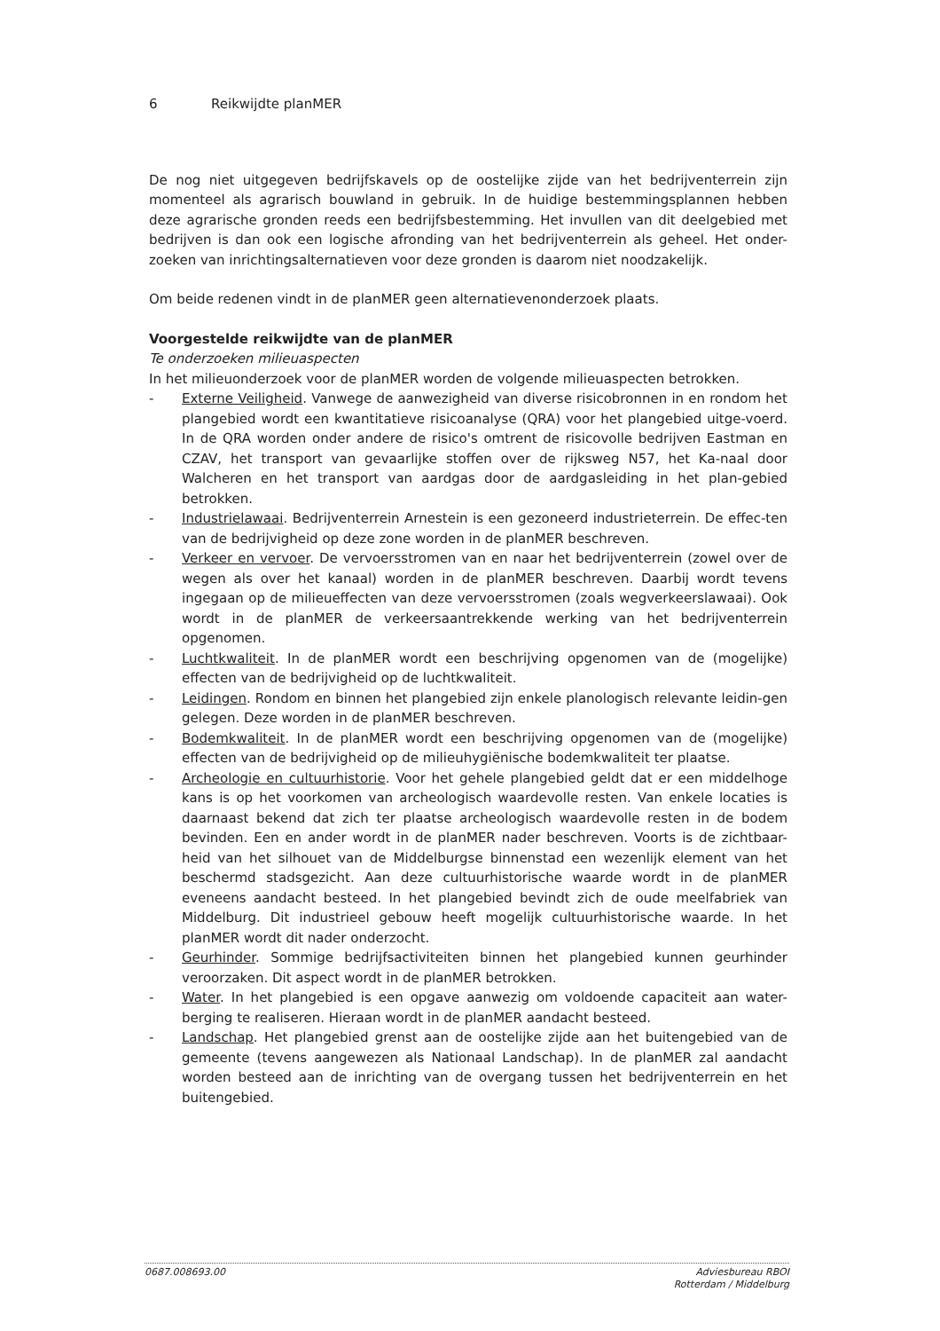6 Reikwijdte planMER
De nog niet uitgegeven bedrijfskavels op de oostelijke zijde van het bedrijventerrein zijn momenteel als agrarisch bouwland in gebruik. In de huidige bestemmingsplannen hebben deze agrarische gronden reeds een bedrijfsbestemming. Het invullen van dit deelgebied met bedrijven is dan ook een logische afronding van het bedrijventerrein als geheel. Het onder-zoeken van inrichtingsalternatieven voor deze gronden is daarom niet noodzakelijk.
Om beide redenen vindt in de planMER geen alternatievenonderzoek plaats.
Voorgestelde reikwijdte van de planMER
Te onderzoeken milieuaspecten
In het milieuonderzoek voor de planMER worden de volgende milieuaspecten betrokken.
- Externe Veiligheid. Vanwege de aanwezigheid van diverse risicobronnen in en rondom het plangebied wordt een kwantitatieve risicoanalyse (QRA) voor het plangebied uitge-voerd. In de QRA worden onder andere de risico's omtrent de risicovolle bedrijven Eastman en CZAV, het transport van gevaarlijke stoffen over de rijksweg N57, het Ka-naal door Walcheren en het transport van aardgas door de aardgasleiding in het plan-gebied betrokken.
- Industrielawaai. Bedrijventerrein Arnestein is een gezoneerd industrieterrein. De effec-ten van de bedrijvigheid op deze zone worden in de planMER beschreven.
- Verkeer en vervoer. De vervoersstromen van en naar het bedrijventerrein (zowel over de wegen als over het kanaal) worden in de planMER beschreven. Daarbij wordt tevens ingegaan op de milieueffecten van deze vervoersstromen (zoals wegverkeerslawaai). Ook wordt in de planMER de verkeersaantrekkende werking van het bedrijventerrein opgenomen.
- Luchtkwaliteit. In de planMER wordt een beschrijving opgenomen van de (mogelijke) effecten van de bedrijvigheid op de luchtkwaliteit.
- Leidingen. Rondom en binnen het plangebied zijn enkele planologisch relevante leidin-gen gelegen. Deze worden in de planMER beschreven.
- Bodemkwaliteit. In de planMER wordt een beschrijving opgenomen van de (mogelijke) effecten van de bedrijvigheid op de milieuhygiënische bodemkwaliteit ter plaatse.
- Archeologie en cultuurhistorie. Voor het gehele plangebied geldt dat er een middelhoge kans is op het voorkomen van archeologisch waardevolle resten. Van enkele locaties is daarnaast bekend dat zich ter plaatse archeologisch waardevolle resten in de bodem bevinden. Een en ander wordt in de planMER nader beschreven. Voorts is de zichtbaar-heid van het silhouet van de Middelburgse binnenstad een wezenlijk element van het beschermd stadsgezicht. Aan deze cultuurhistorische waarde wordt in de planMER eveneens aandacht besteed. In het plangebied bevindt zich de oude meelfabriek van Middelburg. Dit industrieel gebouw heeft mogelijk cultuurhistorische waarde. In het planMER wordt dit nader onderzocht.
- Geurhinder. Sommige bedrijfsactiviteiten binnen het plangebied kunnen geurhinder veroorzaken. Dit aspect wordt in de planMER betrokken.
- Water. In het plangebied is een opgave aanwezig om voldoende capaciteit aan water-berging te realiseren. Hieraan wordt in de planMER aandacht besteed.
- Landschap. Het plangebied grenst aan de oostelijke zijde aan het buitengebied van de gemeente (tevens aangewezen als Nationaal Landschap). In de planMER zal aandacht worden besteed aan de inrichting van de overgang tussen het bedrijventerrein en het buitengebied.
0687.008693.00 Adviesbureau RBOI
Rotterdam / Middelburg